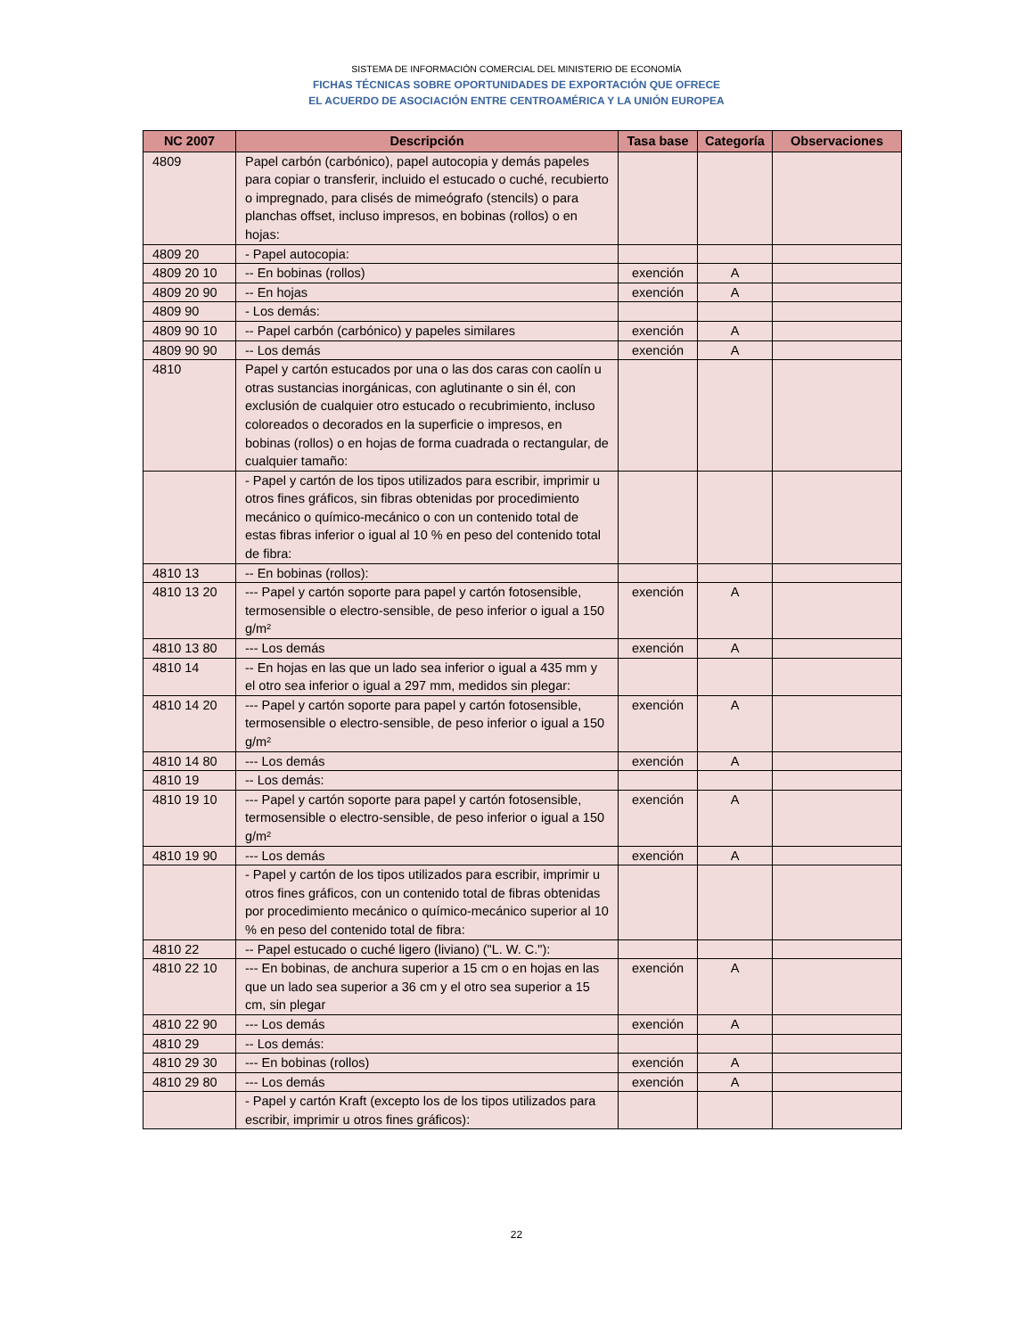SISTEMA DE INFORMACIÓN COMERCIAL DEL MINISTERIO DE ECONOMÍA
FICHAS TÉCNICAS SOBRE OPORTUNIDADES DE EXPORTACIÓN QUE OFRECE
EL ACUERDO DE ASOCIACIÓN ENTRE CENTROAMÉRICA Y LA UNIÓN EUROPEA
| NC 2007 | Descripción | Tasa base | Categoría | Observaciones |
| --- | --- | --- | --- | --- |
| 4809 | Papel carbón (carbónico), papel autocopia y demás papeles para copiar o transferir, incluido el estucado o cuché, recubierto o impregnado, para clisés de mimeógrafo (stencils) o para planchas offset, incluso impresos, en bobinas (rollos) o en hojas: | | | |
| 4809 20 | - Papel autocopia: | | | |
| 4809 20 10 | -- En bobinas (rollos) | exención | A | |
| 4809 20 90 | -- En hojas | exención | A | |
| 4809 90 | - Los demás: | | | |
| 4809 90 10 | -- Papel carbón (carbónico) y papeles similares | exención | A | |
| 4809 90 90 | -- Los demás | exención | A | |
| 4810 | Papel y cartón estucados por una o las dos caras con caolín u otras sustancias inorgánicas, con aglutinante o sin él, con exclusión de cualquier otro estucado o recubrimiento, incluso coloreados o decorados en la superficie o impresos, en bobinas (rollos) o en hojas de forma cuadrada o rectangular, de cualquier tamaño: | | | |
| | - Papel y cartón de los tipos utilizados para escribir, imprimir u otros fines gráficos, sin fibras obtenidas por procedimiento mecánico o químico-mecánico o con un contenido total de estas fibras inferior o igual al 10 % en peso del contenido total de fibra: | | | |
| 4810 13 | -- En bobinas (rollos): | | | |
| 4810 13 20 | --- Papel y cartón soporte para papel y cartón fotosensible, termosensible o electro-sensible, de peso inferior o igual a 150 g/m² | exención | A | |
| 4810 13 80 | --- Los demás | exención | A | |
| 4810 14 | -- En hojas en las que un lado sea inferior o igual a 435 mm y el otro sea inferior o igual a 297 mm, medidos sin plegar: | | | |
| 4810 14 20 | --- Papel y cartón soporte para papel y cartón fotosensible, termosensible o electro-sensible, de peso inferior o igual a 150 g/m² | exención | A | |
| 4810 14 80 | --- Los demás | exención | A | |
| 4810 19 | -- Los demás: | | | |
| 4810 19 10 | --- Papel y cartón soporte para papel y cartón fotosensible, termosensible o electro-sensible, de peso inferior o igual a 150 g/m² | exención | A | |
| 4810 19 90 | --- Los demás | exención | A | |
| | - Papel y cartón de los tipos utilizados para escribir, imprimir u otros fines gráficos, con un contenido total de fibras obtenidas por procedimiento mecánico o químico-mecánico superior al 10 % en peso del contenido total de fibra: | | | |
| 4810 22 | -- Papel estucado o cuché ligero (liviano) ("L. W. C."): | | | |
| 4810 22 10 | --- En bobinas, de anchura superior a 15 cm o en hojas en las que un lado sea superior a 36 cm y el otro sea superior a 15 cm, sin plegar | exención | A | |
| 4810 22 90 | --- Los demás | exención | A | |
| 4810 29 | -- Los demás: | | | |
| 4810 29 30 | --- En bobinas (rollos) | exención | A | |
| 4810 29 80 | --- Los demás | exención | A | |
| | - Papel y cartón Kraft (excepto los de los tipos utilizados para escribir, imprimir u otros fines gráficos): | | | |
22